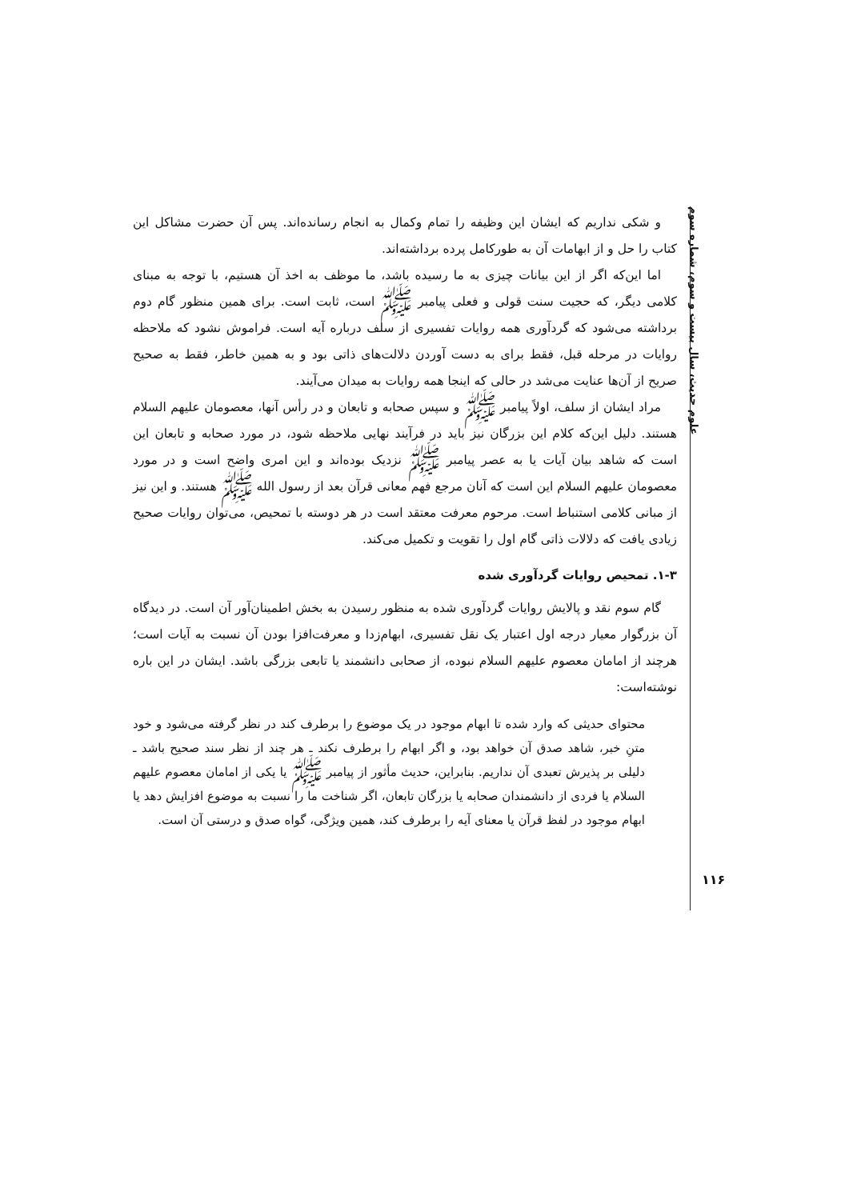علوم حدیث، سال بیست و سوم، شماره سوم
و شکی نداریم که ایشان این وظیفه را تمام وکمال به انجام رسانده‌اند. پس آن حضرت مشاکل این کتاب را حل و از ابهامات آن به طورکامل پرده برداشته‌اند.
اما این‌که اگر از این بیانات چیزی به ما رسیده باشد، ما موظف به اخذ آن هستیم، با توجه به مبنای کلامی دیگر، که حجیت سنت قولی و فعلی پیامبر ﷺ است، ثابت است. برای همین منظور گام دوم برداشته می‌شود که گردآوری همه روایات تفسیری از سلف درباره آیه است. فراموش نشود که ملاحظه روایات در مرحله قبل، فقط برای به دست آوردن دلالت‌های ذاتی بود و به همین خاطر، فقط به صحیح صریح از آن‌ها عنایت می‌شد در حالی که اینجا همه روایات به میدان می‌آیند.
مراد ایشان از سلف، اولاً پیامبر ﷺ و سپس صحابه و تابعان و در رأس آنها، معصومان علیهم السلام هستند. دلیل این‌که کلام این بزرگان نیز باید در فرآیند نهایی ملاحظه شود، در مورد صحابه و تابعان این است که شاهد بیان آیات یا به عصر پیامبر ﷺ نزدیک بوده‌اند و این امری واضح است و در مورد معصومان علیهم السلام این است که آنان مرجع فهم معانی قرآن بعد از رسول الله ﷺ هستند. و این نیز از مبانی کلامی استنباط است. مرحوم معرفت معتقد است در هر دوسته با تمحیص، می‌توان روایات صحیح زیادی یافت که دلالات ذاتی گام اول را تقویت و تکمیل می‌کند.
۱-۳. تمحیص روایات گردآوری شده
گام سوم نقد و پالایش روایات گردآوری شده به منظور رسیدن به بخش اطمینان‌آور آن است. در دیدگاه آن بزرگوار معیار درجه اول اعتبار یک نقل تفسیری، ابهام‌زدا و معرفت‌افزا بودن آن نسبت به آیات است؛ هرچند از امامان معصوم علیهم السلام نبوده، از صحابی دانشمند یا تابعی بزرگی باشد. ایشان در این باره نوشته‌است:
محتوای حدیثی که وارد شده تا ابهام موجود در یک موضوع را برطرف کند در نظر گرفته می‌شود و خود متنِ خبر، شاهد صدق آن خواهد بود، و اگر ابهام را برطرف نکند ـ هر چند از نظر سند صحیح باشد ـ دلیلی بر پذیرش تعبدی آن نداریم. بنابراین، حدیث مأثور از پیامبر ﷺ یا یکی از امامان معصوم علیهم السلام یا فردی از دانشمندان صحابه یا بزرگان تابعان، اگر شناخت ما را نسبت به موضوع افزایش دهد یا ابهام موجود در لفظ قرآن یا معنای آیه را برطرف کند، همین ویژگی، گواه صدق و درستی آن است.
۱۱۶